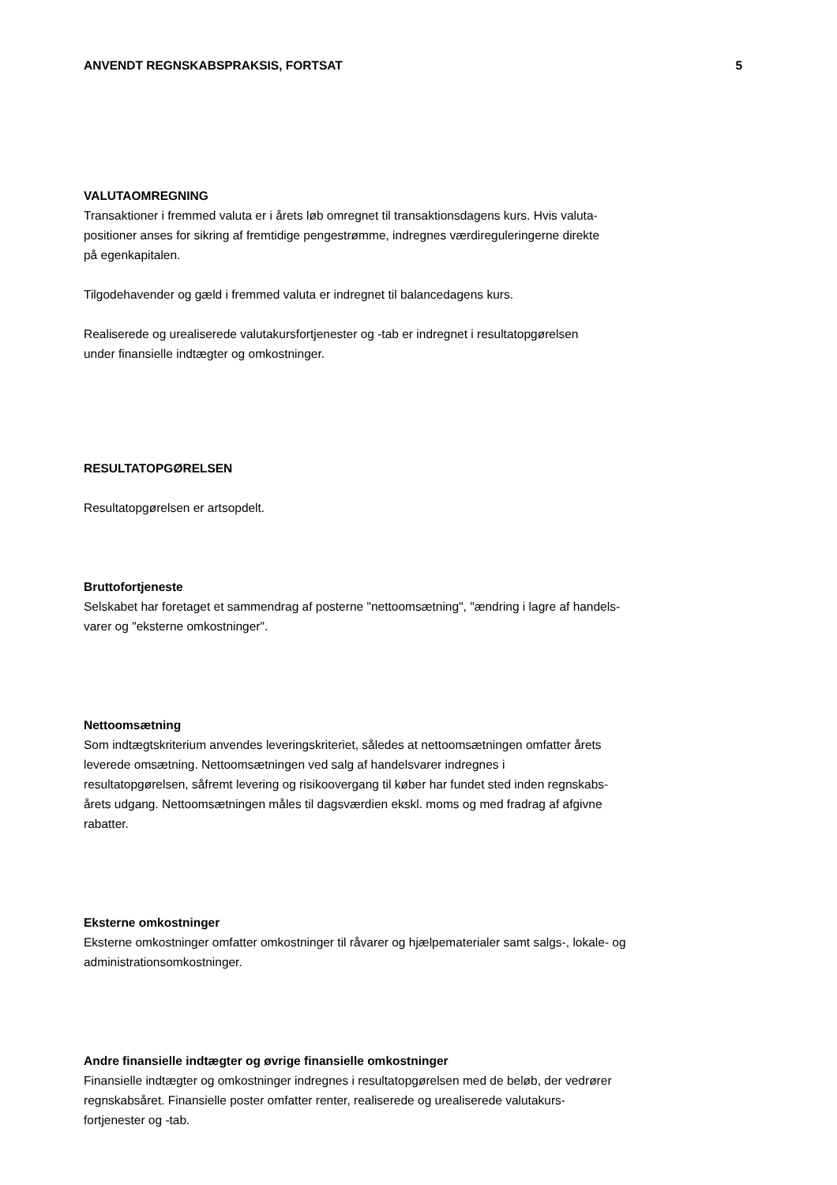ANVENDT REGNSKABSPRAKSIS, FORTSAT 5
VALUTAOMREGNING
Transaktioner i fremmed valuta er i årets løb omregnet til transaktionsdagens kurs. Hvis valuta-
positioner anses for sikring af fremtidige pengestrømme, indregnes værdireguleringerne direkte
på egenkapitalen.
Tilgodehavender og gæld i fremmed valuta er indregnet til balancedagens kurs.
Realiserede og urealiserede valutakursfortjenester og -tab er indregnet i resultatopgørelsen
under finansielle indtægter og omkostninger.
RESULTATOPGØRELSEN
Resultatopgørelsen er artsopdelt.
Bruttofortjeneste
Selskabet har foretaget et sammendrag af posterne "nettoomsætning", "ændring i lagre af handels-
varer og "eksterne omkostninger".
Nettoomsætning
Som indtægtskriterium anvendes leveringskriteriet, således at nettoomsætningen omfatter årets
leverede omsætning. Nettoomsætningen ved salg af handelsvarer indregnes i
resultatopgørelsen, såfremt levering og risikoovergang til køber har fundet sted inden regnskabs-
årets udgang. Nettoomsætningen måles til dagsværdien ekskl. moms og med fradrag af afgivne
rabatter.
Eksterne omkostninger
Eksterne omkostninger omfatter omkostninger til råvarer og hjælpematerialer samt salgs-, lokale- og
administrationsomkostninger.
Andre finansielle indtægter og øvrige finansielle omkostninger
Finansielle indtægter og omkostninger indregnes i resultatopgørelsen med de beløb, der vedrører
regnskabsåret. Finansielle poster omfatter renter, realiserede og urealiserede valutakurs-
fortjenester og -tab.